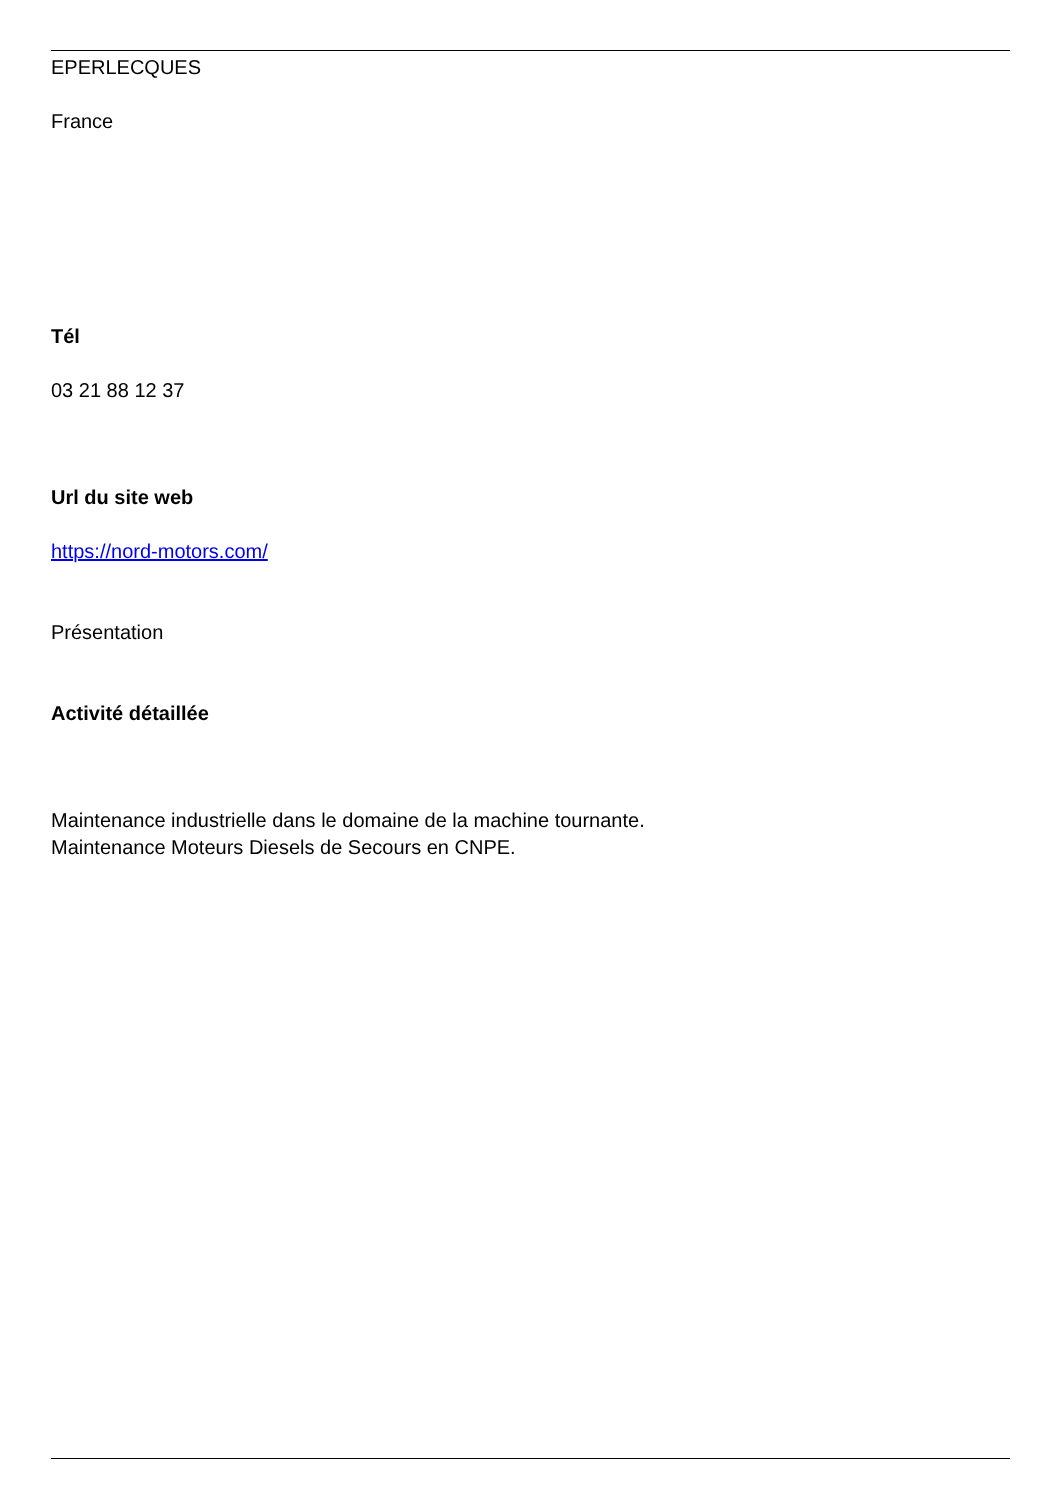EPERLECQUES
France
Tél
03 21 88 12 37
Url du site web
https://nord-motors.com/
Présentation
Activité détaillée
Maintenance industrielle dans le domaine de la machine tournante.
Maintenance Moteurs Diesels de Secours en CNPE.